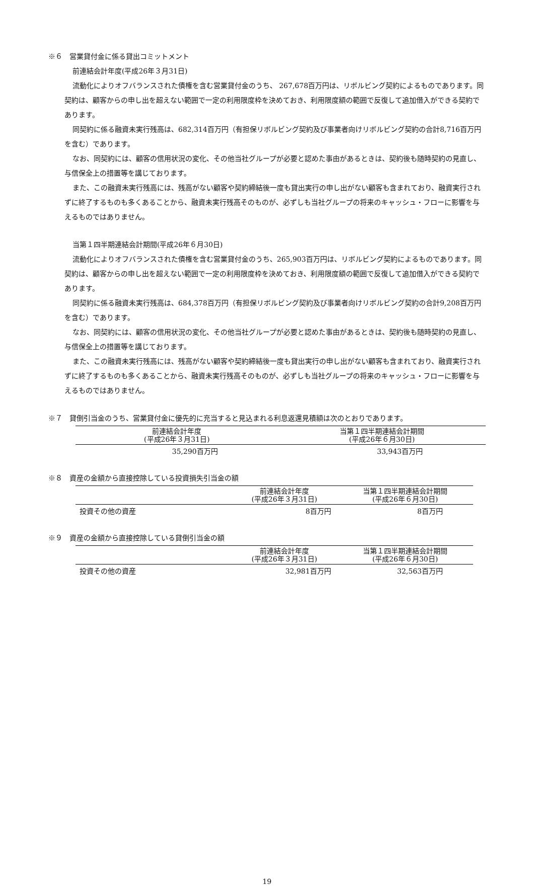※６　営業貸付金に係る貸出コミットメント
前連結会計年度(平成26年３月31日)
流動化によりオフバランスされた債権を含む営業貸付金のうち、 267,678百万円は、リボルビング契約によるものであります。同契約は、顧客からの申し出を超えない範囲で一定の利用限度枠を決めておき、利用限度額の範囲で反復して追加借入ができる契約であります。
同契約に係る融資未実行残高は、682,314百万円（有担保リボルビング契約及び事業者向けリボルビング契約の合計8,716百万円を含む）であります。
なお、同契約には、顧客の信用状況の変化、その他当社グループが必要と認めた事由があるときは、契約後も随時契約の見直し、与信保全上の措置等を講じております。
また、この融資未実行残高には、残高がない顧客や契約締結後一度も貸出実行の申し出がない顧客も含まれており、融資実行されずに終了するものも多くあることから、融資未実行残高そのものが、必ずしも当社グループの将来のキャッシュ・フローに影響を与えるものではありません。
当第１四半期連結会計期間(平成26年６月30日)
流動化によりオフバランスされた債権を含む営業貸付金のうち、265,903百万円は、リボルビング契約によるものであります。同契約は、顧客からの申し出を超えない範囲で一定の利用限度枠を決めておき、利用限度額の範囲で反復して追加借入ができる契約であります。
同契約に係る融資未実行残高は、684,378百万円（有担保リボルビング契約及び事業者向けリボルビング契約の合計9,208百万円を含む）であります。
なお、同契約には、顧客の信用状況の変化、その他当社グループが必要と認めた事由があるときは、契約後も随時契約の見直し、与信保全上の措置等を講じております。
また、この融資未実行残高には、残高がない顧客や契約締結後一度も貸出実行の申し出がない顧客も含まれており、融資実行されずに終了するものも多くあることから、融資未実行残高そのものが、必ずしも当社グループの将来のキャッシュ・フローに影響を与えるものではありません。
※７　貸倒引当金のうち、営業貸付金に優先的に充当すると見込まれる利息返還見積額は次のとおりであります。
| 前連結会計年度 (平成26年３月31日) | 当第１四半期連結会計期間 (平成26年６月30日) |
| --- | --- |
| 35,290百万円 | 33,943百万円 |
※８　資産の金額から直接控除している投資損失引当金の額
| | 前連結会計年度 (平成26年３月31日) | 当第１四半期連結会計期間 (平成26年６月30日) |
| --- | --- | --- |
| 投資その他の資産 | 8百万円 | 8百万円 |
※９　資産の金額から直接控除している貸倒引当金の額
| | 前連結会計年度 (平成26年３月31日) | 当第１四半期連結会計期間 (平成26年６月30日) |
| --- | --- | --- |
| 投資その他の資産 | 32,981百万円 | 32,563百万円 |
19